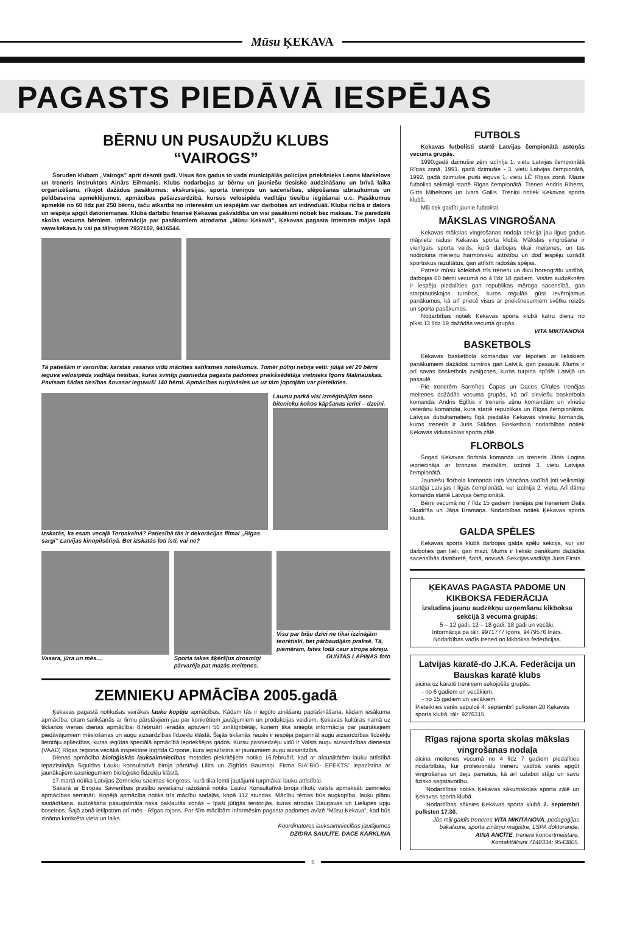Mūsu ĶEKAVA
PAGASTS PIEDĀVĀ IESPĒJAS
BĒRNU UN PUSAUDŽU KLUBS
“VAIROGS”
Šoruden klubam „Vairogs” aprit desmit gadi. Visus šos gadus to vada municipālās policijas priekšnieks Leons Markelovs un treneris instruktors Ainārs Eihmanis. Klubs nodarbojas ar bērnu un jauniešu tiesisko audzināšanu un brīvā laika organizēšanu, rīkojot dažādus pasākumus: ekskursijas, sporta treniņus un sacensības, slēpošanas izbraukumus un peldbaseina apmeklējumus, apmācības pašaizsardzībā, kursus velosipēda vadītāju tiesību iegūšanai u.c. Pasākumus apmeklē no 60 līdz pat 250 bērnu, taču atkarībā no interesēm un iespējām var darboties arī individuāli. Kluba rīcībā ir dators un iespēja apgūt datoriemaņas. Kluba darbību finansē Ķekavas pašvaldība un visi pasākumi notiek bez maksas. Tie paredzēti skolas vecuma bērniem. Informācija par pasākumiem atrodama „Mūsu Ķekavā”, Ķekavas pagasta interneta mājas lapā www.kekava.lv vai pa tālruņiem 7937102, 9416544.
Tā patiešām ir varonība: karstas vasaras vidū mācīties satiksmes noteikumus. Tomēr pūliņi nebija velti: jūlijā vēl 20 bērni ieguva velosipēda vadītāja tiesības, kuras svinīgi pasniedza pagasta padomes priekšsēdētāja vietnieks Igoris Malinauskas. Pavisam šādas tiesības šovasar ieguvuši 140 bērni. Apmācības turpināsies un uz tām joprojām var pieteikties.
Izskatās, ka esam vecajā Torņakalnā? Patiesībā tās ir dekorācijas filmai „Rīgas sargi” Latvijas kinopilsētiņā. Bet izskatās ļoti īsti, vai ne?
Laumu parkā visi izmēģinājām seno bitenieku kokos kāpšanas ierīci – dzeini.
Vasara, jūra un mēs.... Sporta takas šķēršļus drosmīgi pārvarēja pat mazās meitenes.
Visu par bišu dzīvi ne tikai izzinājām teorētiski, bet pārbaudījām praksē. Tā, piemēram, bites lodā caur stropa skreju.
GUNTAS LAPIŅAS foto
ZEMNIEKU APMĀCĪBA 2005.gadā
Ķekavas pagastā notikušas vairākas lauku kopēju apmācības. Kādam tās ir iegūto zināšanu paplašināšana, kādam iesākuma apmācība, citam satikšanās ar firmu pārstāvjiem jau par konkrētiem jautājumiem un produkcijas veidiem. Ķekavas kultūras namā uz tikšanos vienas dienas apmācībai 8.februārī ieradās aptuveni 50 zinātgribētāji, kuriem tika sniegta informācija par jaunākajiem piedāvājumiem mēslošanas un augu aizsardzības līdzekļu klāstā. Šajās tikšanās reizēs ir iespēja pagarināt augu aizsardzības līdzekļu lietotāju apliecības, kuras iegūtas speciālā apmācībā iepriekšējos gados. Kursu pasniedzēju vidū ir Valsts augu aizsardzības dienesta (VAAD) Rīgas reģiona vecākā inspektore Ingrīda Cirpone, kura iepazīstina ar jaunumiem augu aizsardzībā.
Dienas apmācība bioloģiskās lauksaimniecības metodes piekritējiem notika 16.februārī, kad ar aktualitātēm lauku attīstībā iepazīstināja Siguldas Lauku konsultatīvā biroja pārstāvji Lilita un Zigfrīds Baumaņi. Firma SIA”BIO- EFEKTS” iepazīstina ar jaunākajiem sasniegumiem bioloģisko līdzekļu klāstā.
17.martā notika Latvijas Zemnieku saeimas kongress, kurā tika lemti jautājumi turpmākai lauku attīstībai.
Sakarā ar Eiropas Savienības prasību ieviešanu ražošanā notiks Lauku Konsultatīvā biroja rīkoti, valsts apmaksāti zemnieku apmācības semināri. Kopējā apmācība notiks trīs mācību sadaļās, kopā 112 stundas. Mācību tēmas būs augkopība, lauku plānu sastādīšana, audzēšana paaugstināta riska pakļautās zonās – īpaši jūtīgās teritorijās, kuras atrodas Daugavas un Lielupes upju baseinos. Šajā zonā ietilpstam arī mēs - Rīgas rajons. Par šīm mācībām informēsim pagasta padomes avīzē “Mūsu Ķekava”, kad būs zināma konkrēta vieta un laiks.
Koordinatores lauksaimniecības jautājumos
DZIDRA SAULĪTE, DACE KĀRKLIŅA
FUTBOLS
Ķekavas futbolisti startē Latvijas čempionātā astoņās vecuma grupās.
1990.gadā dzimušie zēni izcīnīja 1. vietu Latvijas čempionātā Rīgas zonā, 1991. gadā dzimušie - 3. vietu Latvijas čempionātā, 1992. gadā dzimušie puiši ieguva 1. vietu LČ Rīgas zonā. Mazie futbolisti sekmīgi startē Rīgas čempionātā. Treneri Andris Riherts, Ģirts Mihelsons un Ivars Gailis. Treniņi notiek Ķekavas sporta klubā.
Mīļi tiek gaidīti jaunie futbolisti.
MĀKSLAS VINGROŠANA
Ķekavas mākslas vingrošanas nodaļa sekcija jau ilgus gadus mājvietu radusi Ķekavas sporta klubā. Mākslas vingrošana ir vienīgais sporta veids, kurā darbojas tikai meitenes, un tas nodrošina meiteņu harmonisku attīstību un dod iespēju uzrādīt sportiskus rezultātus, gan attīstīt radošās spējas.
Patreiz mūsu kolektīvā trīs treneru un divu horeogrāfu vadībā, darbojas 60 bērni vecumā no 4 līdz 18 gadiem. Visām audzēknēm ir iespēja piedalīties gan republikas mēroga sacensībā, gan starptautiskajos turnīros, kuros regulāri gūst ievērojamus panākumus, kā arī priecē visus ar priekšnesumiem svētku reizēs un sporta pasākumos.
Nodarbības notiek Ķekavas sporta klubā katru dienu no plkst.13 līdz 19 dažādās vecuma grupās.
VITA MIKITANOVA
BASKETBOLS
Ķekavas basketbola komandas var lepoties ar lieliskiem panākumiem dažādos turnīros gan Latvijā, gan pasaulē. Mums ir arī savas basketbola zvaigznes, kuras turpina spīdēt Latvijā un pasaulē.
Pie trenerēm Sarmītes Čapas un Daces Cīrules trenējas meitenes dažādās vecuma grupās, kā arī sieviešu basketbola komanda. Andris Eglītis ir treneris zēnu komandām un vīriešu veterānu komandai, kura startē republikas un Rīgas čempionātos. Latvijas dubultamatieru līgā piedalās Ķekavas vīriešu komanda, kuras treneris ir Juris Stikāns. Basketbola nodarbības notiek Ķekavas vidusskolas sporta zālē.
FLORBOLS
Šogad Ķekavas florbola komanda un treneris Jānis Logins iepriecināja ar bronzas medaļām, izcīnot 3. vietu Latvijas čempionātā.
Jauniešu florbola komanda Inta Vancāna vadībā ļoti veiksmīgi startēja Latvijas I līgas čempionātā, kur izcīnīja 2. vietu. Arī dāmu komanda startē Latvijas čempionātā.
Bērni vecumā no 7 līdz 15 gadiem trenējas pie treneriem Daiļa Skudrīša un Jāņa Bramaņa. Nodarbības notiek Ķekavas sporta klubā.
GALDA SPĒLES
Ķekavas sporta klubā darbojas galda spēļu sekcija, kur var darboties gan lieli, gan mazi. Mums ir lieliski panākumi dažādās sacensībās dambretē, šahā, novusā. Sekcijas vadītājs Juris Firsts.
ĶEKAVAS PAGASTA PADOME UN KIKBOKSA FEDERĀCIJA
izsludina jaunu audzēkņu uzņemšanu kikboksa sekcijā 3 vecuma grupās:
5 – 12 gadi, 12 – 18 gadi, 18 gadi un vecāki.
Informācija pa tālr. 9971777 Igoris, 9479576 Inārs.
Nodarbības vadīs treneri no kikboksa federācijas.
Latvijas karatē-do J.K.A. Federācija un Bauskas karatē klubs
aicina uz karatē treniņiem sekojošās grupās:
- no 6 gadiem un vecākiem,
- no 15 gadiem un vecākiem.
Pieteikties varēs sapulcē 4. septembrī pulksten 20 Ķekavas sporta klubā, tālr. 9276315.
Rīgas rajona sporta skolas mākslas vingrošanas nodaļa
aicina meitenes vecumā no 4 līdz 7 gadiem piedalīties nodarbībās, kur profesionālu treneru vadībā varēs apgūt vingrošanas un deju pamatus, kā arī uzlabot stāju un savu fizisko sagatavotību.
Nodarbības notiks Ķekavas sākumskolas sporta zālē un Ķekavas sporta klubā.
Nodarbības sāksies Ķekavas sporta klubā 2. septembrī pulksten 17.30.
Jūs mīļi gaidīs treneres VITA MIKITANOVA, pedagoģijas bakalaure, sporta zinātņu maģistre, LSPA doktorande;
AINA ANCĪTE, trenere koncertmeistare.
Kontakttālruņi 7148334; 9543805.
5